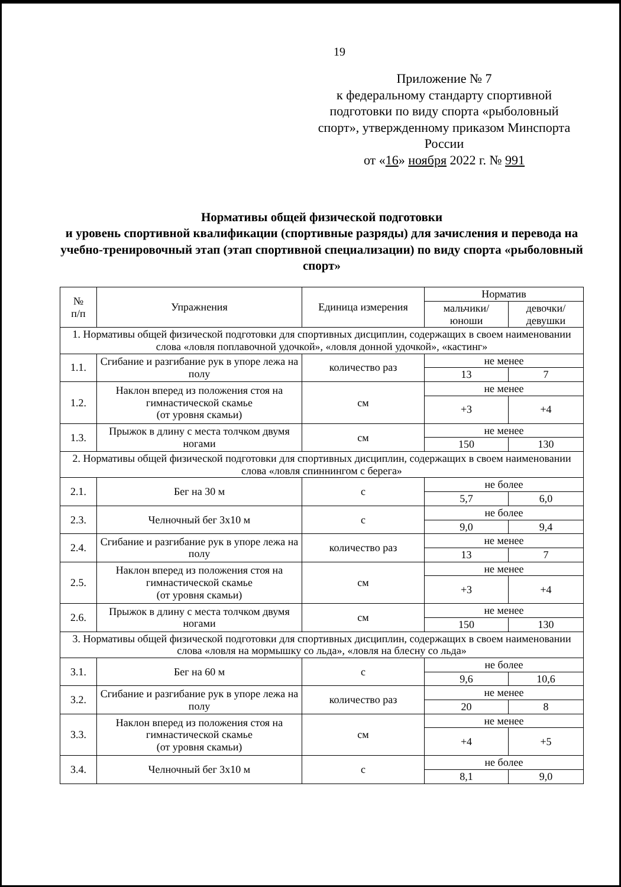19
Приложение № 7
к федеральному стандарту спортивной подготовки по виду спорта «рыболовный спорт», утвержденному приказом Минспорта России
от «16» ноября 2022 г. № 991
Нормативы общей физической подготовки
и уровень спортивной квалификации (спортивные разряды) для зачисления и перевода на учебно-тренировочный этап (этап спортивной специализации) по виду спорта «рыболовный спорт»
| № п/п | Упражнения | Единица измерения | Норматив | |
| --- | --- | --- | --- | --- |
| | | | мальчики/ юноши | девочки/ девушки |
| 1. Нормативы общей физической подготовки для спортивных дисциплин, содержащих в своем наименовании слова «ловля поплавочной удочкой», «ловля донной удочкой», «кастинг» | | | | |
| 1.1. | Сгибание и разгибание рук в упоре лежа на полу | количество раз | не менее | |
| | | | 13 | 7 |
| 1.2. | Наклон вперед из положения стоя на гимнастической скамье (от уровня скамьи) | см | не менее | |
| | | | +3 | +4 |
| 1.3. | Прыжок в длину с места толчком двумя ногами | см | не менее | |
| | | | 150 | 130 |
| 2. Нормативы общей физической подготовки для спортивных дисциплин, содержащих в своем наименовании слова «ловля спиннингом с берега» | | | | |
| 2.1. | Бег на 30 м | с | не более | |
| | | | 5,7 | 6,0 |
| 2.3. | Челночный бег 3x10 м | с | не более | |
| | | | 9,0 | 9,4 |
| 2.4. | Сгибание и разгибание рук в упоре лежа на полу | количество раз | не менее | |
| | | | 13 | 7 |
| 2.5. | Наклон вперед из положения стоя на гимнастической скамье (от уровня скамьи) | см | не менее | |
| | | | +3 | +4 |
| 2.6. | Прыжок в длину с места толчком двумя ногами | см | не менее | |
| | | | 150 | 130 |
| 3. Нормативы общей физической подготовки для спортивных дисциплин, содержащих в своем наименовании слова «ловля на мормышку со льда», «ловля на блесну со льда» | | | | |
| 3.1. | Бег на 60 м | с | не более | |
| | | | 9,6 | 10,6 |
| 3.2. | Сгибание и разгибание рук в упоре лежа на полу | количество раз | не менее | |
| | | | 20 | 8 |
| 3.3. | Наклон вперед из положения стоя на гимнастической скамье (от уровня скамьи) | см | не менее | |
| | | | +4 | +5 |
| 3.4. | Челночный бег 3x10 м | с | не более | |
| | | | 8,1 | 9,0 |